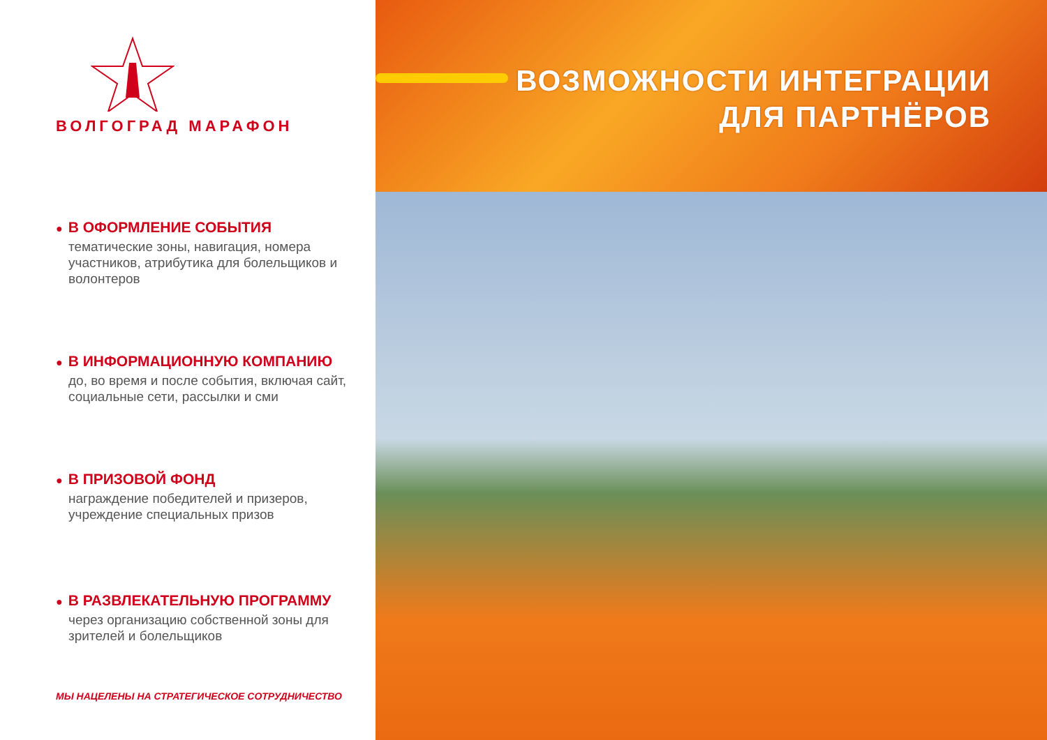ВОЛГОГРАД МАРАФОН
● В ОФОРМЛЕНИЕ СОБЫТИЯ
тематические зоны, навигация, номера участников, атрибутика для болельщиков и волонтеров
● В ИНФОРМАЦИОННУЮ КОМПАНИЮ
до, во время и после события, включая сайт, социальные сети, рассылки и сми
● В ПРИЗОВОЙ ФОНД
награждение победителей и призеров, учреждение специальных призов
● В РАЗВЛЕКАТЕЛЬНУЮ ПРОГРАММУ
через организацию собственной зоны для зрителей и болельщиков
МЫ НАЦЕЛЕНЫ НА СТРАТЕГИЧЕСКОЕ СОТРУДНИЧЕСТВО
ВОЗМОЖНОСТИ ИНТЕГРАЦИИ
ДЛЯ ПАРТНЁРОВ